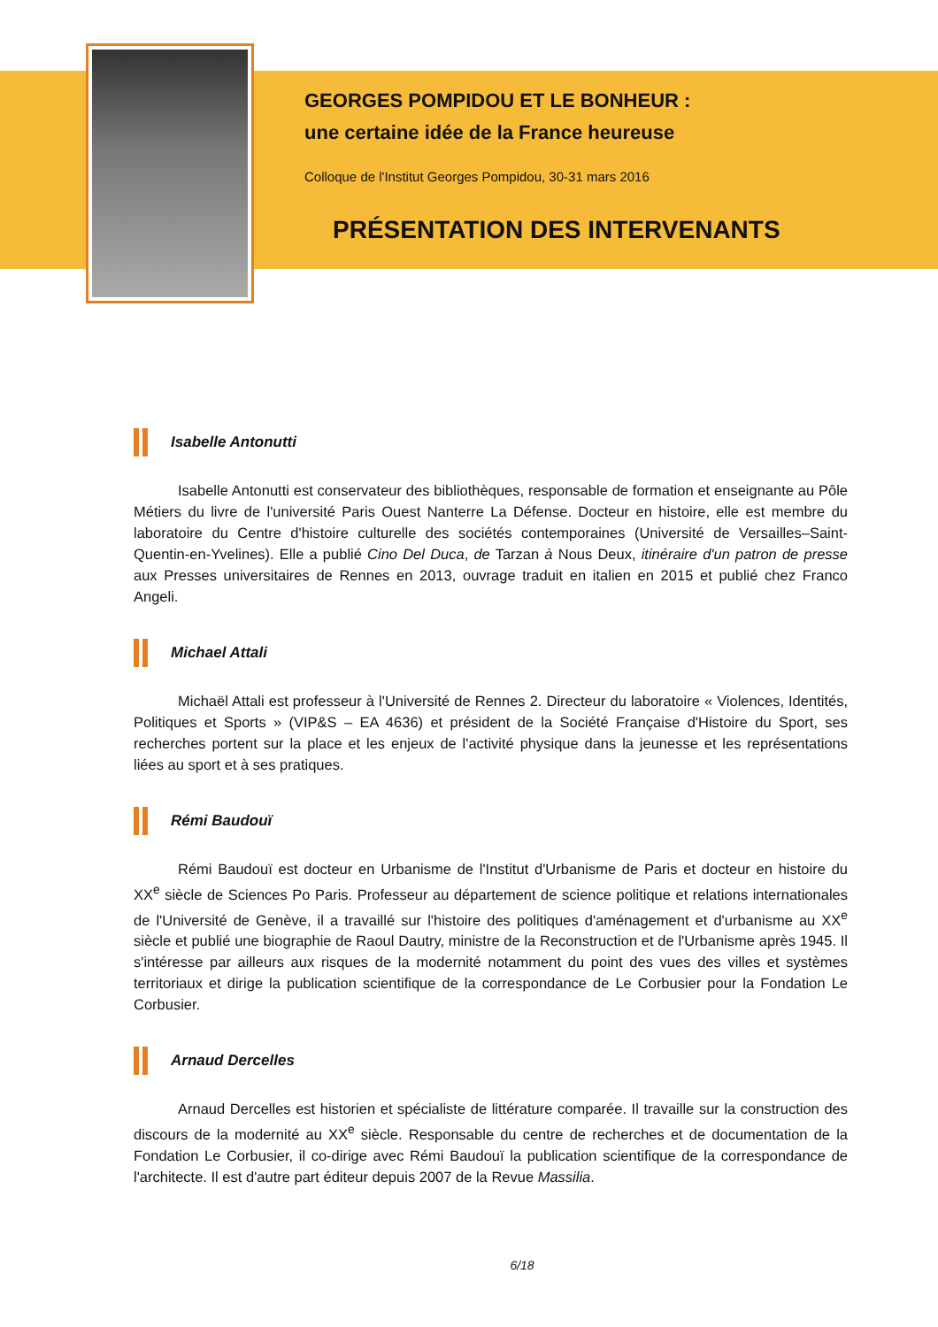GEORGES POMPIDOU ET LE BONHEUR :
une certaine idée de la France heureuse
Colloque de l'Institut Georges Pompidou, 30-31 mars 2016
PRÉSENTATION DES INTERVENANTS
Isabelle Antonutti
Isabelle Antonutti est conservateur des bibliothèques, responsable de formation et enseignante au Pôle Métiers du livre de l'université Paris Ouest Nanterre La Défense. Docteur en histoire, elle est membre du laboratoire du Centre d'histoire culturelle des sociétés contemporaines (Université de Versailles–Saint-Quentin-en-Yvelines). Elle a publié Cino Del Duca, de Tarzan à Nous Deux, itinéraire d'un patron de presse aux Presses universitaires de Rennes en 2013, ouvrage traduit en italien en 2015 et publié chez Franco Angeli.
Michael Attali
Michaël Attali est professeur à l'Université de Rennes 2. Directeur du laboratoire « Violences, Identités, Politiques et Sports » (VIP&S – EA 4636) et président de la Société Française d'Histoire du Sport, ses recherches portent sur la place et les enjeux de l'activité physique dans la jeunesse et les représentations liées au sport et à ses pratiques.
Rémi Baudouï
Rémi Baudouï est docteur en Urbanisme de l'Institut d'Urbanisme de Paris et docteur en histoire du XX<sup>e</sup> siècle de Sciences Po Paris. Professeur au département de science politique et relations internationales de l'Université de Genève, il a travaillé sur l'histoire des politiques d'aménagement et d'urbanisme au XX<sup>e</sup> siècle et publié une biographie de Raoul Dautry, ministre de la Reconstruction et de l'Urbanisme après 1945. Il s'intéresse par ailleurs aux risques de la modernité notamment du point des vues des villes et systèmes territoriaux et dirige la publication scientifique de la correspondance de Le Corbusier pour la Fondation Le Corbusier.
Arnaud Dercelles
Arnaud Dercelles est historien et spécialiste de littérature comparée. Il travaille sur la construction des discours de la modernité au XX<sup>e</sup> siècle. Responsable du centre de recherches et de documentation de la Fondation Le Corbusier, il co-dirige avec Rémi Baudouï la publication scientifique de la correspondance de l'architecte. Il est d'autre part éditeur depuis 2007 de la Revue Massilia.
6/18